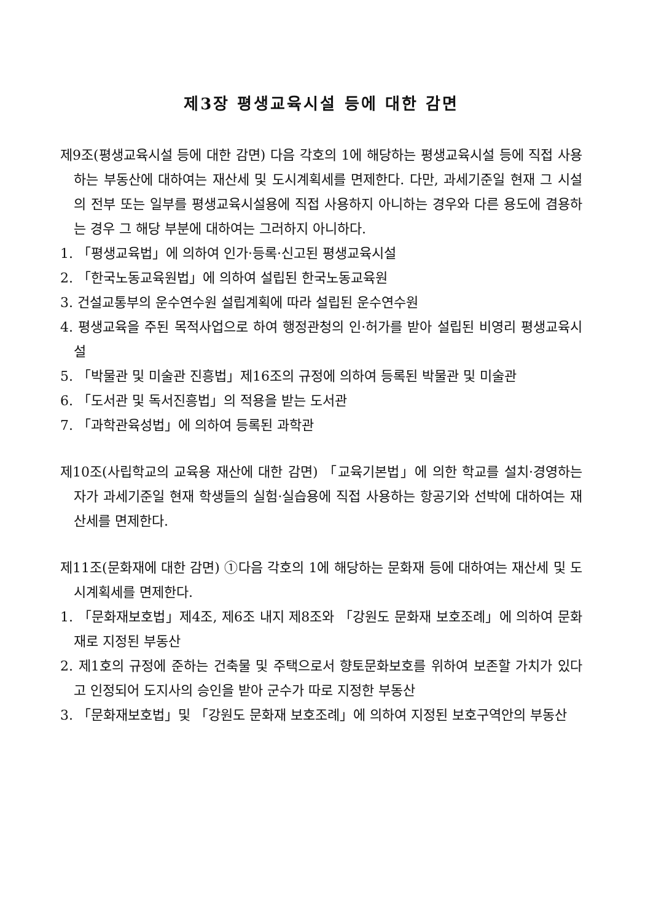제3장 평생교육시설 등에 대한 감면
제9조(평생교육시설 등에 대한 감면) 다음 각호의 1에 해당하는 평생교육시설 등에 직접 사용하는 부동산에 대하여는 재산세 및 도시계획세를 면제한다. 다만, 과세기준일 현재 그 시설의 전부 또는 일부를 평생교육시설용에 직접 사용하지 아니하는 경우와 다른 용도에 겸용하는 경우 그 해당 부분에 대하여는 그러하지 아니하다.
1. 「평생교육법」에 의하여 인가·등록·신고된 평생교육시설
2. 「한국노동교육원법」에 의하여 설립된 한국노동교육원
3. 건설교통부의 운수연수원 설립계획에 따라 설립된 운수연수원
4. 평생교육을 주된 목적사업으로 하여 행정관청의 인·허가를 받아 설립된 비영리 평생교육시설
5. 「박물관 및 미술관 진흥법」제16조의 규정에 의하여 등록된 박물관 및 미술관
6. 「도서관 및 독서진흥법」의 적용을 받는 도서관
7. 「과학관육성법」에 의하여 등록된 과학관
제10조(사립학교의 교육용 재산에 대한 감면) 「교육기본법」에 의한 학교를 설치·경영하는 자가 과세기준일 현재 학생들의 실험·실습용에 직접 사용하는 항공기와 선박에 대하여는 재산세를 면제한다.
제11조(문화재에 대한 감면) ①다음 각호의 1에 해당하는 문화재 등에 대하여는 재산세 및 도시계획세를 면제한다.
1. 「문화재보호법」제4조, 제6조 내지 제8조와 「강원도 문화재 보호조례」에 의하여 문화재로 지정된 부동산
2. 제1호의 규정에 준하는 건축물 및 주택으로서 향토문화보호를 위하여 보존할 가치가 있다고 인정되어 도지사의 승인을 받아 군수가 따로 지정한 부동산
3. 「문화재보호법」및 「강원도 문화재 보호조례」에 의하여 지정된 보호구역안의 부동산